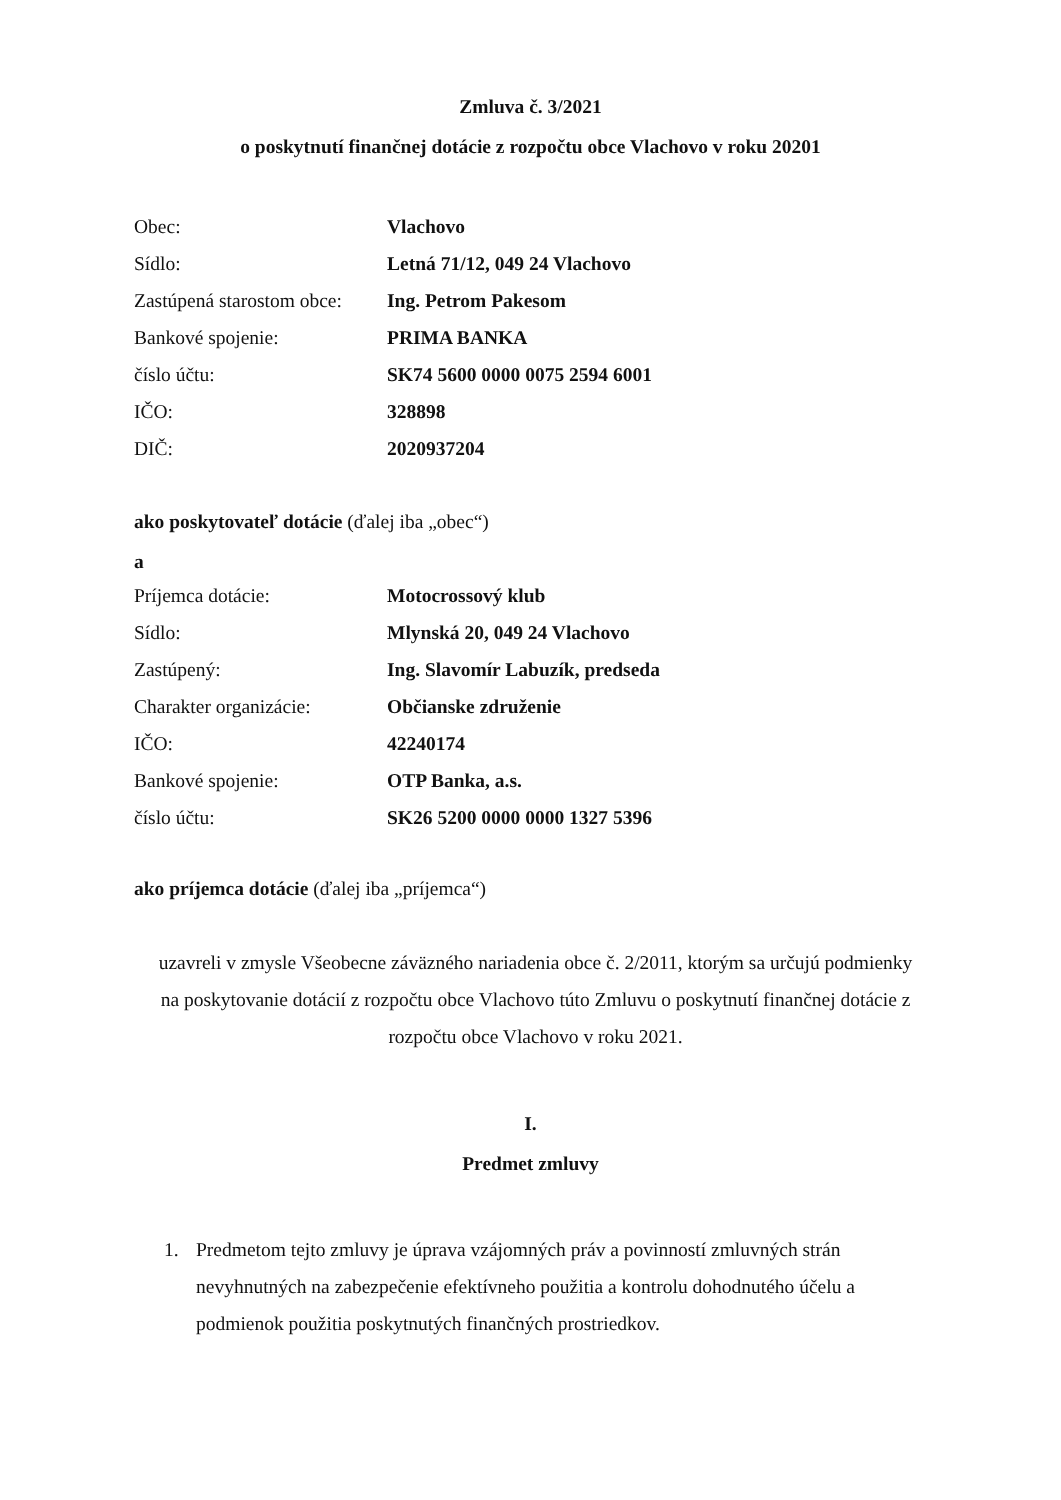Zmluva č. 3/2021
o poskytnutí finančnej dotácie z rozpočtu obce Vlachovo v roku 20201
| Obec: | Vlachovo |
| Sídlo: | Letná 71/12, 049 24 Vlachovo |
| Zastúpená starostom obce: | Ing. Petrom Pakesom |
| Bankové spojenie: | PRIMA BANKA |
| číslo účtu: | SK74 5600 0000 0075 2594 6001 |
| IČO: | 328898 |
| DIČ: | 2020937204 |
ako poskytovateľ dotácie (ďalej iba „obec“)
a
| Príjemca dotácie: | Motocrossový klub |
| Sídlo: | Mlynská 20, 049 24 Vlachovo |
| Zastúpený: | Ing. Slavomír Labuzík, predseda |
| Charakter organizácie: | Občianske združenie |
| IČO: | 42240174 |
| Bankové spojenie: | OTP Banka, a.s. |
| číslo účtu: | SK26 5200 0000 0000 1327 5396 |
ako príjemca dotácie (ďalej iba „príjemca“)
uzavreli v zmysle Všeobecne záväzného nariadenia obce č. 2/2011, ktorým sa určujú podmienky na poskytovanie dotácií z rozpočtu obce Vlachovo túto Zmluvu o poskytnutí finančnej dotácie z rozpočtu obce Vlachovo v roku 2021.
I.
Predmet zmluvy
1. Predmetom tejto zmluvy je úprava vzájomných práv a povinností zmluvných strán nevyhnutných na zabezpečenie efektívneho použitia a kontrolu dohodnutého účelu a podmienok použitia poskytnutých finančných prostriedkov.